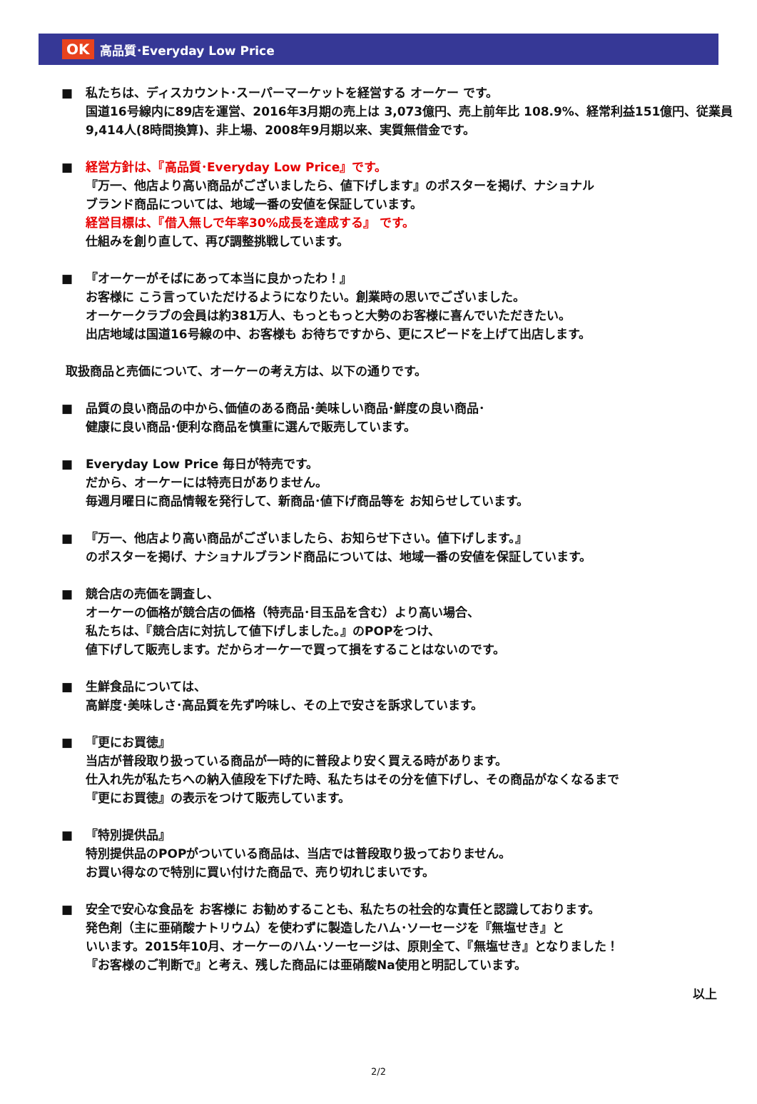OK 高品質･Everyday Low Price
■ 私たちは、ディスカウント･スーパーマーケットを経営する オーケー です。
国道16号線内に89店を運営、2016年3月期の売上は 3,073億円、売上前年比 108.9%、経常利益151億円、従業員 9,414人(8時間換算)、非上場、2008年9月期以来、実質無借金です。
■ 経営方針は、『高品質･Everyday Low Price』です。
『万一、他店より高い商品がございましたら、値下げします』のポスターを掲げ、ナショナル
ブランド商品については、地域一番の安値を保証しています。
経営目標は、『借入無しで年率30%成長を達成する』 です。
仕組みを創り直して、再び調整挑戦しています。
■ 『オーケーがそばにあって本当に良かったわ！』
お客様に こう言っていただけるようになりたい。創業時の思いでございました。
オーケークラブの会員は約381万人、もっともっと大勢のお客様に喜んでいただきたい。
出店地域は国道16号線の中、お客様も お待ちですから、更にスピードを上げて出店します。
取扱商品と売価について、オーケーの考え方は、以下の通りです。
■ 品質の良い商品の中から､価値のある商品･美味しい商品･鮮度の良い商品･
健康に良い商品･便利な商品を慎重に選んで販売しています。
■ Everyday Low Price 毎日が特売です。
だから、オーケーには特売日がありません。
毎週月曜日に商品情報を発行して、新商品･値下げ商品等を お知らせしています。
■ 『万一、他店より高い商品がございましたら、お知らせ下さい。値下げします。』
のポスターを掲げ、ナショナルブランド商品については、地域一番の安値を保証しています。
■ 競合店の売価を調査し、
オーケーの価格が競合店の価格（特売品･目玉品を含む）より高い場合、
私たちは、『競合店に対抗して値下げしました。』のPOPをつけ、
値下げして販売します。だからオーケーで買って損をすることはないのです。
■ 生鮮食品については、
高鮮度･美味しさ･高品質を先ず吟味し、その上で安さを訴求しています。
■ 『更にお買徳』
当店が普段取り扱っている商品が一時的に普段より安く買える時があります。
仕入れ先が私たちへの納入値段を下げた時、私たちはその分を値下げし、その商品がなくなるまで
『更にお買徳』の表示をつけて販売しています。
■ 『特別提供品』
特別提供品のPOPがついている商品は、当店では普段取り扱っておりません。
お買い得なので特別に買い付けた商品で、売り切れじまいです。
■ 安全で安心な食品を お客様に お勧めすることも、私たちの社会的な責任と認識しております。
発色剤（主に亜硝酸ナトリウム）を使わずに製造したハム･ソーセージを『無塩せき』と
いいます。2015年10月、オーケーのハム･ソーセージは、原則全て、『無塩せき』となりました！
『お客様のご判断で』と考え、残した商品には亜硝酸Na使用と明記しています。
以上
2/2